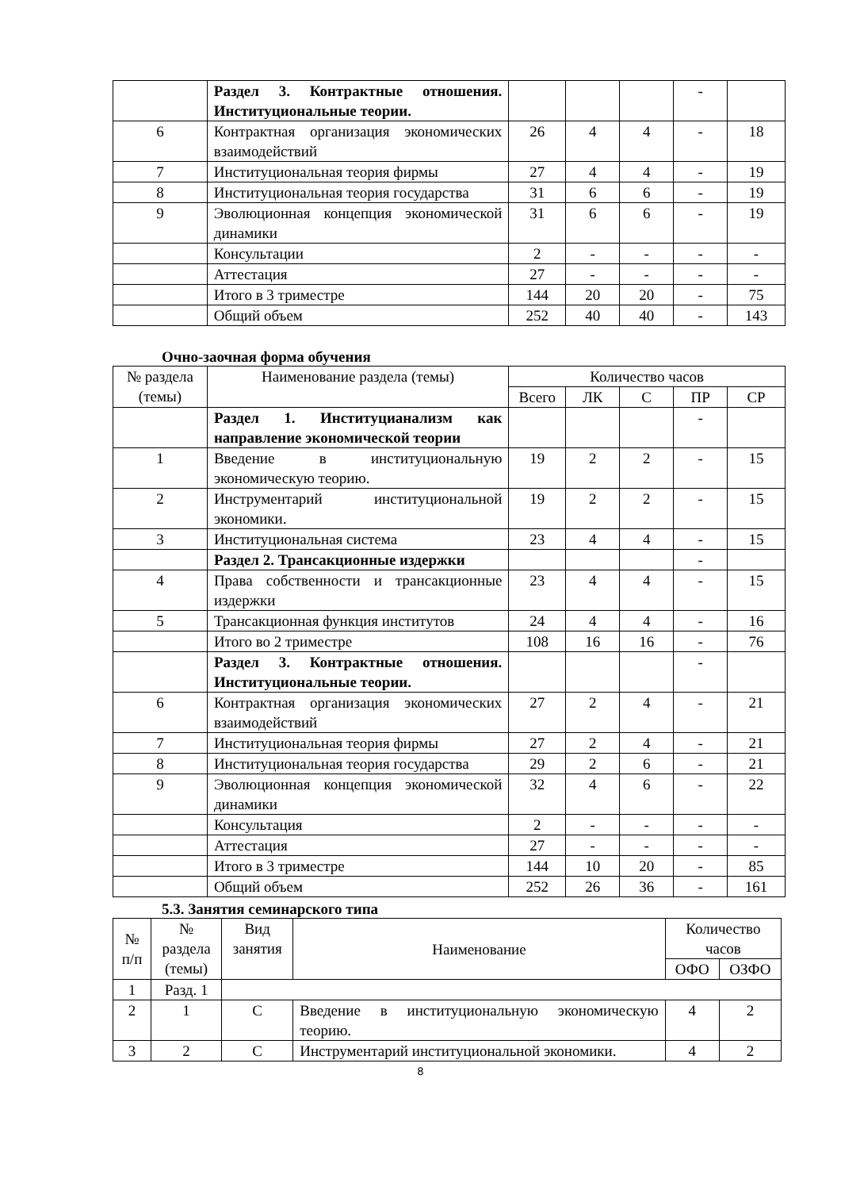| | Раздел 3. Контрактные отношения. Институциональные теории. | | | | - | |
| 6 | Контрактная организация экономических взаимодействий | 26 | 4 | 4 | - | 18 |
| 7 | Институциональная теория фирмы | 27 | 4 | 4 | - | 19 |
| 8 | Институциональная теория государства | 31 | 6 | 6 | - | 19 |
| 9 | Эволюционная концепция экономической динамики | 31 | 6 | 6 | - | 19 |
| | Консультации | 2 | - | - | - | - |
| | Аттестация | 27 | - | - | - | - |
| | Итого в 3 триместре | 144 | 20 | 20 | - | 75 |
| | Общий объем | 252 | 40 | 40 | - | 143 |
Очно-заочная форма обучения
| № раздела (темы) | Наименование раздела (темы) | Количество часов | | | | |
| | | Всего | ЛК | С | ПР | СР |
| | Раздел 1. Институцианализм как направление экономической теории | | | | - | |
| 1 | Введение в институциональную экономическую теорию. | 19 | 2 | 2 | - | 15 |
| 2 | Инструментарий институциональной экономики. | 19 | 2 | 2 | - | 15 |
| 3 | Институциональная система | 23 | 4 | 4 | - | 15 |
| | Раздел 2. Трансакционные издержки | | | | - | |
| 4 | Права собственности и трансакционные издержки | 23 | 4 | 4 | - | 15 |
| 5 | Трансакционная функция институтов | 24 | 4 | 4 | - | 16 |
| | Итого во 2 триместре | 108 | 16 | 16 | - | 76 |
| | Раздел 3. Контрактные отношения. Институциональные теории. | | | | - | |
| 6 | Контрактная организация экономических взаимодействий | 27 | 2 | 4 | - | 21 |
| 7 | Институциональная теория фирмы | 27 | 2 | 4 | - | 21 |
| 8 | Институциональная теория государства | 29 | 2 | 6 | - | 21 |
| 9 | Эволюционная концепция экономической динамики | 32 | 4 | 6 | - | 22 |
| | Консультация | 2 | - | - | - | - |
| | Аттестация | 27 | - | - | - | - |
| | Итого в 3 триместре | 144 | 10 | 20 | - | 85 |
| | Общий объем | 252 | 26 | 36 | - | 161 |
5.3. Занятия семинарского типа
| № п/п | № раздела (темы) | Вид занятия | Наименование | Количество часов | |
| | | | | ОФО | ОЗФО |
| 1 | Разд. 1 | | | | |
| 2 | 1 | С | Введение в институциональную экономическую теорию. | 4 | 2 |
| 3 | 2 | С | Инструментарий институциональной экономики. | 4 | 2 |
8